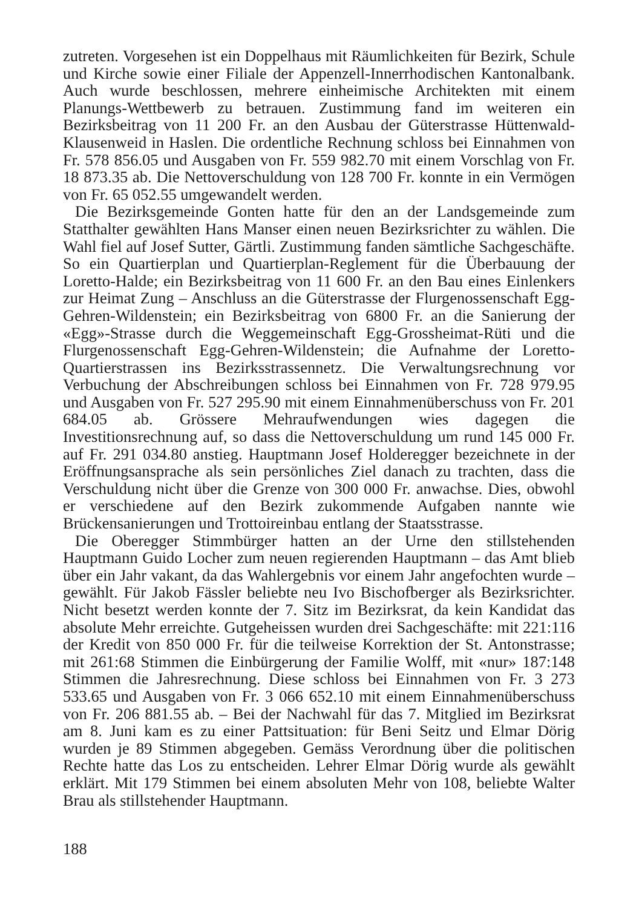zutreten. Vorgesehen ist ein Doppelhaus mit Räumlichkeiten für Bezirk, Schule und Kirche sowie einer Filiale der Appenzell-Innerrhodischen Kantonalbank. Auch wurde beschlossen, mehrere einheimische Architekten mit einem Planungs-Wettbewerb zu betrauen. Zustimmung fand im weiteren ein Bezirksbeitrag von 11 200 Fr. an den Ausbau der Güterstrasse Hüttenwald-Klausenweid in Haslen. Die ordentliche Rechnung schloss bei Einnahmen von Fr. 578 856.05 und Ausgaben von Fr. 559 982.70 mit einem Vorschlag von Fr. 18 873.35 ab. Die Nettoverschuldung von 128 700 Fr. konnte in ein Vermögen von Fr. 65 052.55 umgewandelt werden.
Die Bezirksgemeinde Gonten hatte für den an der Landsgemeinde zum Statthalter gewählten Hans Manser einen neuen Bezirksrichter zu wählen. Die Wahl fiel auf Josef Sutter, Gärtli. Zustimmung fanden sämtliche Sachgeschäfte. So ein Quartierplan und Quartierplan-Reglement für die Überbauung der Loretto-Halde; ein Bezirksbeitrag von 11 600 Fr. an den Bau eines Einlenkers zur Heimat Zung – Anschluss an die Güterstrasse der Flurgenossenschaft Egg-Gehren-Wildenstein; ein Bezirksbeitrag von 6800 Fr. an die Sanierung der «Egg»-Strasse durch die Weggemeinschaft Egg-Grossheimat-Rüti und die Flurgenossenschaft Egg-Gehren-Wildenstein; die Aufnahme der Loretto-Quartierstrassen ins Bezirksstrassennetz. Die Verwaltungsrechnung vor Verbuchung der Abschreibungen schloss bei Einnahmen von Fr. 728 979.95 und Ausgaben von Fr. 527 295.90 mit einem Einnahmenüberschuss von Fr. 201 684.05 ab. Grössere Mehraufwendungen wies dagegen die Investitionsrechnung auf, so dass die Nettoverschuldung um rund 145 000 Fr. auf Fr. 291 034.80 anstieg. Hauptmann Josef Holderegger bezeichnete in der Eröffnungsansprache als sein persönliches Ziel danach zu trachten, dass die Verschuldung nicht über die Grenze von 300 000 Fr. anwachse. Dies, obwohl er verschiedene auf den Bezirk zukommende Aufgaben nannte wie Brückensanierungen und Trottoireinbau entlang der Staatsstrasse.
Die Oberegger Stimmbürger hatten an der Urne den stillstehenden Hauptmann Guido Locher zum neuen regierenden Hauptmann – das Amt blieb über ein Jahr vakant, da das Wahlergebnis vor einem Jahr angefochten wurde – gewählt. Für Jakob Fässler beliebte neu Ivo Bischofberger als Bezirksrichter. Nicht besetzt werden konnte der 7. Sitz im Bezirksrat, da kein Kandidat das absolute Mehr erreichte. Gutgeheissen wurden drei Sachgeschäfte: mit 221:116 der Kredit von 850 000 Fr. für die teilweise Korrektion der St. Antonstrasse; mit 261:68 Stimmen die Einbürgerung der Familie Wolff, mit «nur» 187:148 Stimmen die Jahresrechnung. Diese schloss bei Einnahmen von Fr. 3 273 533.65 und Ausgaben von Fr. 3 066 652.10 mit einem Einnahmenüberschuss von Fr. 206 881.55 ab. – Bei der Nachwahl für das 7. Mitglied im Bezirksrat am 8. Juni kam es zu einer Pattsituation: für Beni Seitz und Elmar Dörig wurden je 89 Stimmen abgegeben. Gemäss Verordnung über die politischen Rechte hatte das Los zu entscheiden. Lehrer Elmar Dörig wurde als gewählt erklärt. Mit 179 Stimmen bei einem absoluten Mehr von 108, beliebte Walter Brau als stillstehender Hauptmann.
188